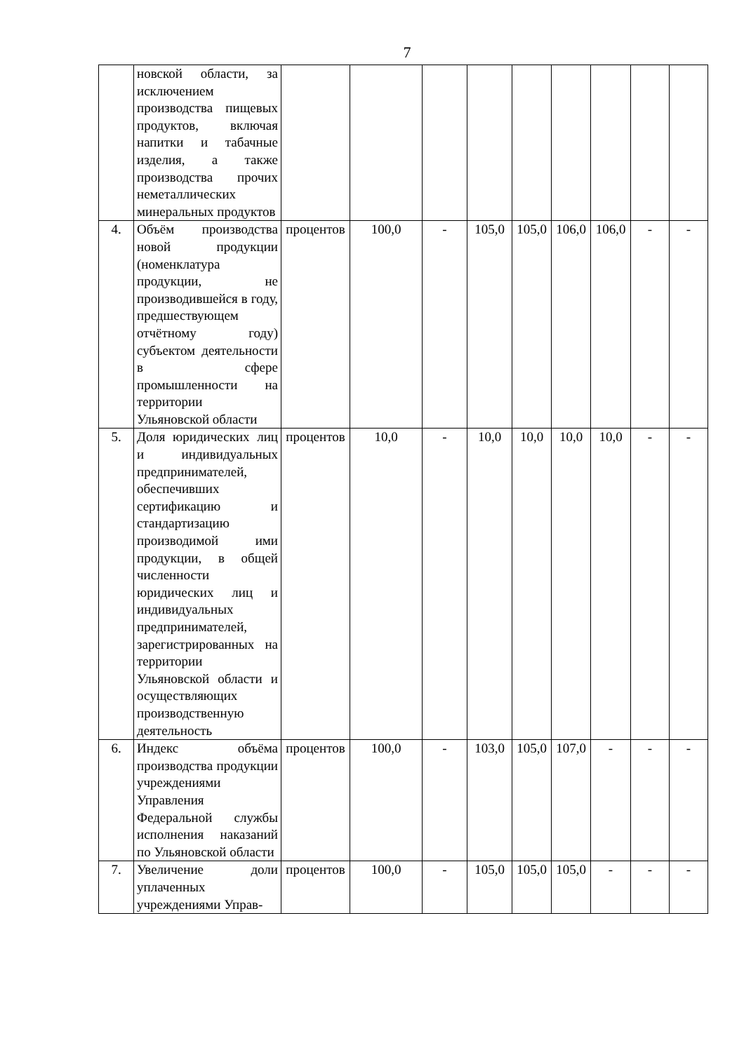7
| | новской области, за исключением производства пищевых продуктов, включая напитки и табачные изделия, а также производства прочих неметаллических минеральных продуктов | | | | | | | | | |
| 4. | Объём производства новой продукции (номенклатура продукции, не производившейся в году, предшествующем отчётному году) субъектом деятельности в сфере промышленности на территории Ульяновской области | процентов | 100,0 | - | 105,0 | 105,0 | 106,0 | 106,0 | - | - |
| 5. | Доля юридических лиц и индивидуальных предпринимателей, обеспечивших сертификацию и стандартизацию производимой ими продукции, в общей численности юридических лиц и индивидуальных предпринимателей, зарегистрированных на территории Ульяновской области и осуществляющих производственную деятельность | процентов | 10,0 | - | 10,0 | 10,0 | 10,0 | 10,0 | - | - |
| 6. | Индекс объёма производства продукции учреждениями Управления Федеральной службы исполнения наказаний по Ульяновской области | процентов | 100,0 | - | 103,0 | 105,0 | 107,0 | - | - | - |
| 7. | Увеличение доли уплаченных учреждениями Управ- | процентов | 100,0 | - | 105,0 | 105,0 | 105,0 | - | - | - |